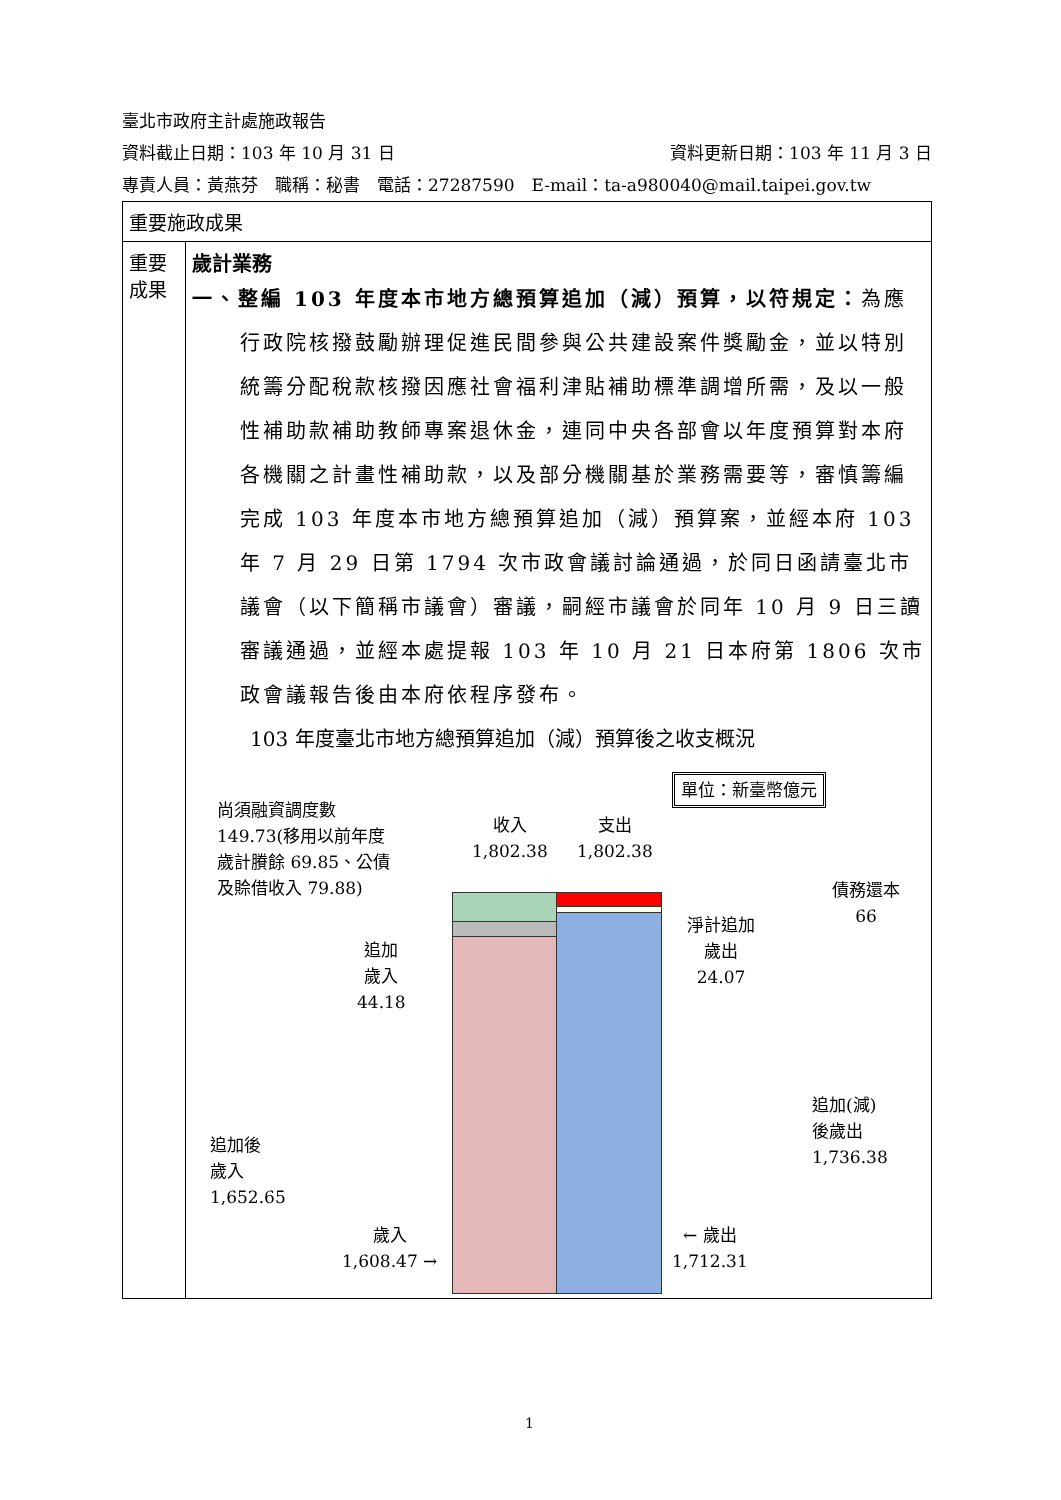臺北市政府主計處施政報告
資料截止日期：103 年 10 月 31 日 資料更新日期：103 年 11 月 3 日
專責人員：黃燕芬　職稱：秘書　電話：27287590　E-mail：ta-a980040@mail.taipei.gov.tw
| 重要施政成果 | |
| 重要成果 | 歲計業務 一、整編 103 年度本市地方總預算追加（減）預算，以符規定： 為應行政院核撥鼓勵辦理促進民間參與公共建設案件獎勵金，並以特別統籌分配稅款核撥因應社會福利津貼補助標準調增所需，及以一般性補助款補助教師專案退休金，連同中央各部會以年度預算對本府各機關之計畫性補助款，以及部分機關基於業務需要等，審慎籌編完成 103 年度本市地方總預算追加（減）預算案，並經本府 103 年 7 月 29 日第 1794 次市政會議討論通過，於同日函請臺北市議會（以下簡稱市議會）審議，嗣經市議會於同年 10 月 9 日三讀審議通過，並經本處提報 103 年 10 月 21 日本府第 1806 次市政會議報告後由本府依程序發布。 103 年度臺北市地方總預算追加（減）預算後之收支概況 單位：新臺幣億元 尚須融資調度數 149.73(移用以前年度歲計賸餘 69.85、公債及賒借收入 79.88) 收入 1,802.38 支出 1,802.38 債務還本 66 淨計追加 歲出 24.07 追加 歲入 44.18 追加後 歲入 1,652.65 歲入 1,608.47 → 追加(減) 後歲出 1,736.38 ← 歲出 1,712.31 |
1